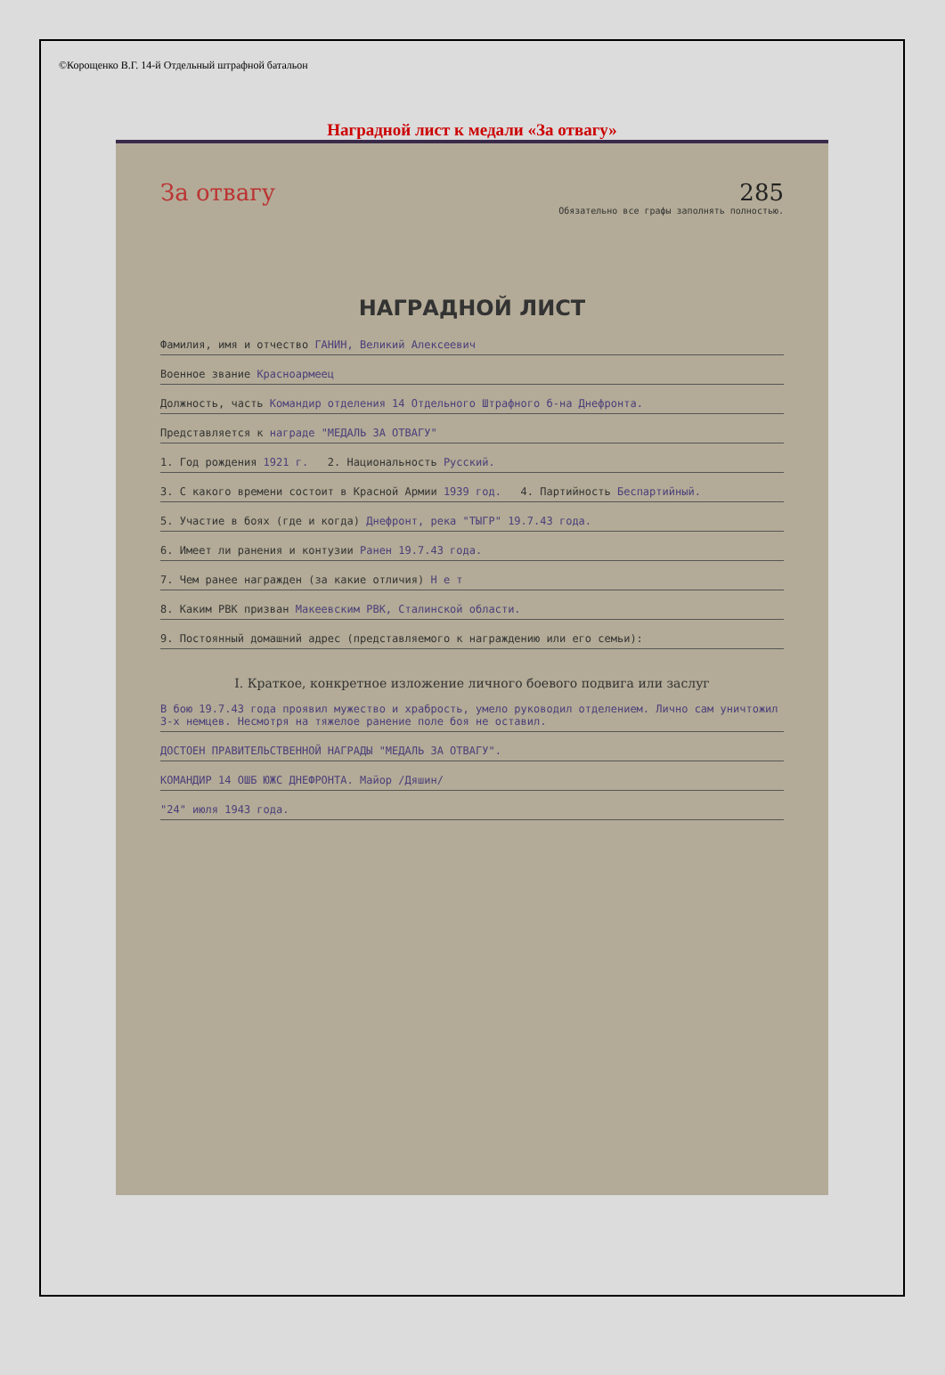©Корощенко В.Г. 14-й Отдельный штрафной батальон
Наградной лист к медали «За отвагу»
За отвагу 285
Обязательно все графы заполнять полностью.
НАГРАДНОЙ ЛИСТ
Фамилия, имя и отчество ГАНИН, Великий Алексеевич
Военное звание Красноармеец
Должность, часть Командир отделения 14 Отдельного Штрафного б-на Днефронта.
Представляется к награде "МЕДАЛЬ ЗА ОТВАГУ"
1. Год рождения 1921 г. 2. Национальность Русский.
3. С какого времени состоит в Красной Армии 1939 год. 4. Партийность Беспартийный.
5. Участие в боях (где и когда) Днефронт, река "ТЫГР" 19.7.43 года.
6. Имеет ли ранения и контузии Ранен 19.7.43 года.
7. Чем ранее награжден (за какие отличия) Н е т
8. Каким РВК призван Макеевским РВК, Сталинской области.
9. Постоянный домашний адрес (представляемого к награждению или его семьи):
I. Краткое, конкретное изложение личного боевого подвига или заслуг
В бою 19.7.43 года проявил мужество и храбрость, умело руководил отделением. Лично сам уничтожил 3-х немцев. Несмотря на тяжелое ранение поле боя не оставил.
ДОСТОЕН ПРАВИТЕЛЬСТВЕННОЙ НАГРАДЫ "МЕДАЛЬ ЗА ОТВАГУ".
КОМАНДИР 14 ОШБ ЮЖС ДНЕФРОНТА. Майор /Дяшин/
"24" июля 1943 года.